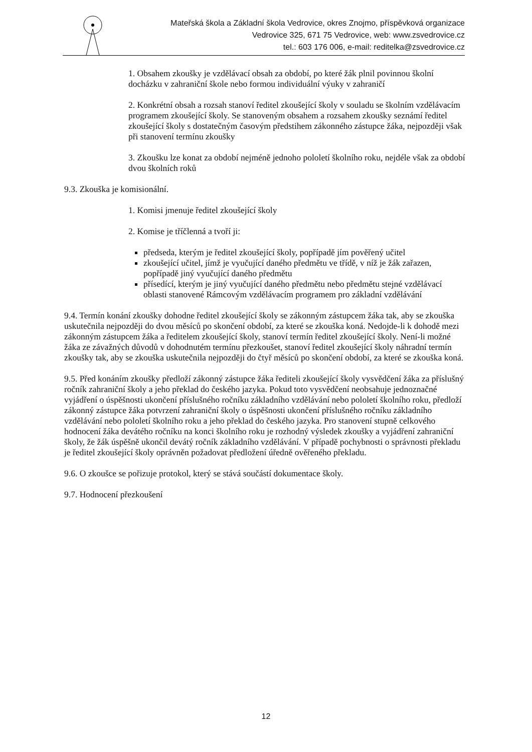Mateřská škola a Základní škola Vedrovice, okres Znojmo, příspěvková organizace
Vedrovice 325, 671 75 Vedrovice, web: www.zsvedrovice.cz
tel.: 603 176 006, e-mail: reditelka@zsvedrovice.cz
1. Obsahem zkoušky je vzdělávací obsah za období, po které žák plnil povinnou školní docházku v zahraniční škole nebo formou individuální výuky v zahraničí
2. Konkrétní obsah a rozsah stanoví ředitel zkoušející školy v souladu se školním vzdělávacím programem zkoušející školy. Se stanoveným obsahem a rozsahem zkoušky seznámí ředitel zkoušející školy s dostatečným časovým předstihem zákonného zástupce žáka, nejpozději však při stanovení termínu zkoušky
3. Zkoušku lze konat za období nejméně jednoho pololetí školního roku, nejdéle však za období dvou školních roků
9.3. Zkouška je komisionální.
1. Komisi jmenuje ředitel zkoušející školy
2. Komise je tříčlenná a tvoří ji:
předseda, kterým je ředitel zkoušející školy, popřípadě jím pověřený učitel
zkoušející učitel, jímž je vyučující daného předmětu ve třídě, v níž je žák zařazen, popřípadě jiný vyučující daného předmětu
přísedící, kterým je jiný vyučující daného předmětu nebo předmětu stejné vzdělávací oblasti stanovené Rámcovým vzdělávacím programem pro základní vzdělávání
9.4. Termín konání zkoušky dohodne ředitel zkoušející školy se zákonným zástupcem žáka tak, aby se zkouška uskutečnila nejpozději do dvou měsíců po skončení období, za které se zkouška koná. Nedojde-li k dohodě mezi zákonným zástupcem žáka a ředitelem zkoušející školy, stanoví termín ředitel zkoušející školy. Není-li možné žáka ze závažných důvodů v dohodnutém termínu přezkoušet, stanoví ředitel zkoušející školy náhradní termín zkoušky tak, aby se zkouška uskutečnila nejpozději do čtyř měsíců po skončení období, za které se zkouška koná.
9.5. Před konáním zkoušky předloží zákonný zástupce žáka řediteli zkoušející školy vysvědčení žáka za příslušný ročník zahraniční školy a jeho překlad do českého jazyka. Pokud toto vysvědčení neobsahuje jednoznačné vyjádření o úspěšnosti ukončení příslušného ročníku základního vzdělávání nebo pololetí školního roku, předloží zákonný zástupce žáka potvrzení zahraniční školy o úspěšnosti ukončení příslušného ročníku základního vzdělávání nebo pololetí školního roku a jeho překlad do českého jazyka. Pro stanovení stupně celkového hodnocení žáka devátého ročníku na konci školního roku je rozhodný výsledek zkoušky a vyjádření zahraniční školy, že žák úspěšně ukončil devátý ročník základního vzdělávání. V případě pochybnosti o správnosti překladu je ředitel zkoušející školy oprávněn požadovat předložení úředně ověřeného překladu.
9.6. O zkoušce se pořizuje protokol, který se stává součástí dokumentace školy.
9.7. Hodnocení přezkoušení
12